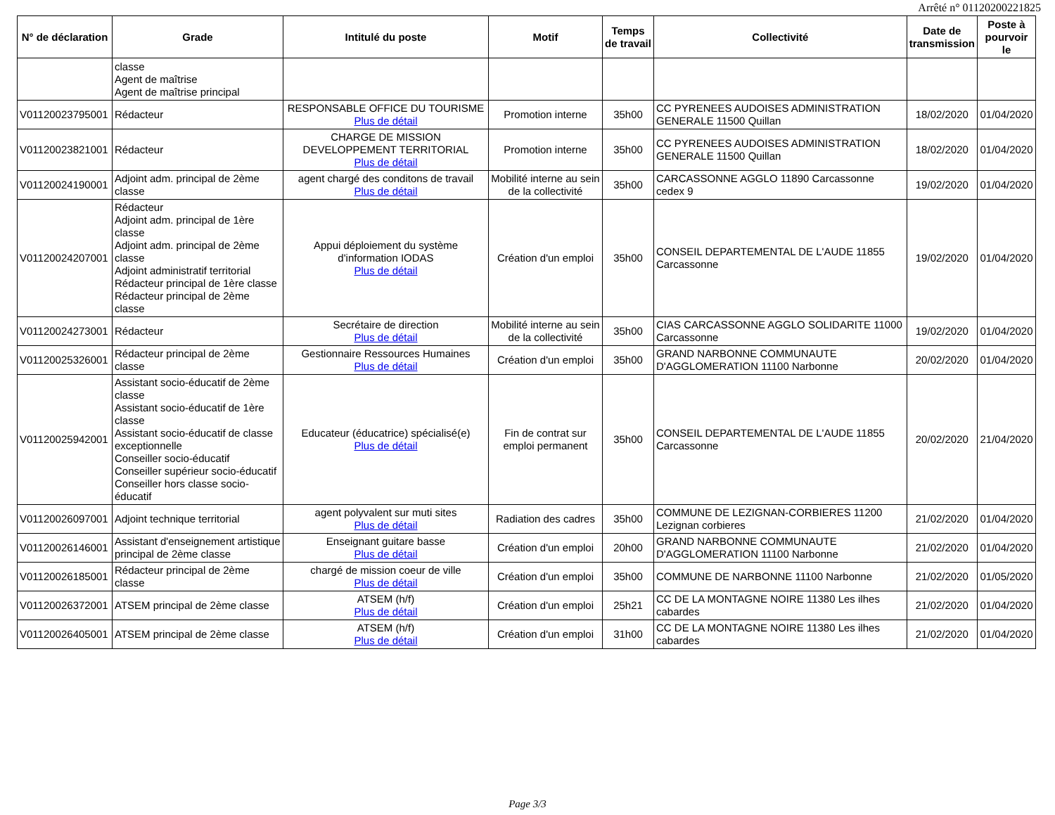Arrêté n° 01120200221825
| N° de déclaration | Grade | Intitulé du poste | Motif | Temps de travail | Collectivité | Date de transmission | Poste à pourvoir le |
| --- | --- | --- | --- | --- | --- | --- | --- |
| | classe Agent de maîtrise Agent de maîtrise principal | | | | | | |
| V01120023795001 | Rédacteur | RESPONSABLE OFFICE DU TOURISME Plus de détail | Promotion interne | 35h00 | CC PYRENEES AUDOISES ADMINISTRATION GENERALE 11500 Quillan | 18/02/2020 | 01/04/2020 |
| V01120023821001 | Rédacteur | CHARGE DE MISSION DEVELOPPEMENT TERRITORIAL Plus de détail | Promotion interne | 35h00 | CC PYRENEES AUDOISES ADMINISTRATION GENERALE 11500 Quillan | 18/02/2020 | 01/04/2020 |
| V01120024190001 | Adjoint adm. principal de 2ème classe | agent chargé des conditons de travail Plus de détail | Mobilité interne au sein de la collectivité | 35h00 | CARCASSONNE AGGLO 11890 Carcassonne cedex 9 | 19/02/2020 | 01/04/2020 |
| V01120024207001 | Rédacteur Adjoint adm. principal de 1ère classe Adjoint adm. principal de 2ème classe Adjoint administratif territorial Rédacteur principal de 1ère classe Rédacteur principal de 2ème classe | Appui déploiement du système d'information IODAS Plus de détail | Création d'un emploi | 35h00 | CONSEIL DEPARTEMENTAL DE L'AUDE 11855 Carcassonne | 19/02/2020 | 01/04/2020 |
| V01120024273001 | Rédacteur | Secrétaire de direction Plus de détail | Mobilité interne au sein de la collectivité | 35h00 | CIAS CARCASSONNE AGGLO SOLIDARITE 11000 Carcassonne | 19/02/2020 | 01/04/2020 |
| V01120025326001 | Rédacteur principal de 2ème classe | Gestionnaire Ressources Humaines Plus de détail | Création d'un emploi | 35h00 | GRAND NARBONNE COMMUNAUTE D'AGGLOMERATION 11100 Narbonne | 20/02/2020 | 01/04/2020 |
| V01120025942001 | Assistant socio-éducatif de 2ème classe Assistant socio-éducatif de 1ère classe Assistant socio-éducatif de classe exceptionnelle Conseiller socio-éducatif Conseiller supérieur socio-éducatif Conseiller hors classe socio-éducatif | Educateur (éducatrice) spécialisé(e) Plus de détail | Fin de contrat sur emploi permanent | 35h00 | CONSEIL DEPARTEMENTAL DE L'AUDE 11855 Carcassonne | 20/02/2020 | 21/04/2020 |
| V01120026097001 | Adjoint technique territorial | agent polyvalent sur muti sites Plus de détail | Radiation des cadres | 35h00 | COMMUNE DE LEZIGNAN-CORBIERES 11200 Lezignan corbieres | 21/02/2020 | 01/04/2020 |
| V01120026146001 | Assistant d'enseignement artistique principal de 2ème classe | Enseignant guitare basse Plus de détail | Création d'un emploi | 20h00 | GRAND NARBONNE COMMUNAUTE D'AGGLOMERATION 11100 Narbonne | 21/02/2020 | 01/04/2020 |
| V01120026185001 | Rédacteur principal de 2ème classe | chargé de mission coeur de ville Plus de détail | Création d'un emploi | 35h00 | COMMUNE DE NARBONNE 11100 Narbonne | 21/02/2020 | 01/05/2020 |
| V01120026372001 | ATSEM principal de 2ème classe | ATSEM (h/f) Plus de détail | Création d'un emploi | 25h21 | CC DE LA MONTAGNE NOIRE 11380 Les ilhes cabardes | 21/02/2020 | 01/04/2020 |
| V01120026405001 | ATSEM principal de 2ème classe | ATSEM (h/f) Plus de détail | Création d'un emploi | 31h00 | CC DE LA MONTAGNE NOIRE 11380 Les ilhes cabardes | 21/02/2020 | 01/04/2020 |
Page 3/3